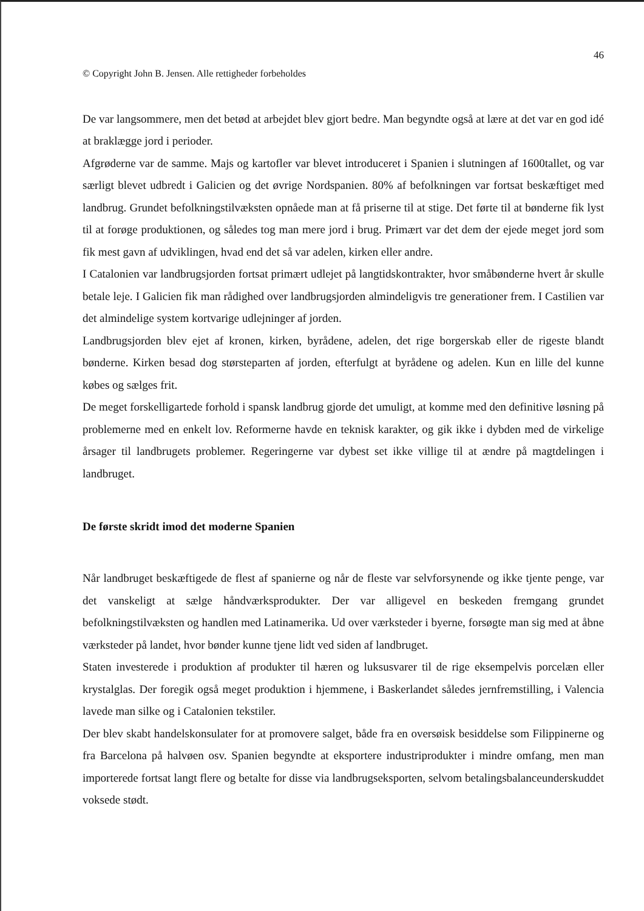46
© Copyright John B. Jensen. Alle rettigheder forbeholdes
De var langsommere, men det betød at arbejdet blev gjort bedre. Man begyndte også at lære at det var en god idé at braklægge jord i perioder.
Afgrøderne var de samme. Majs og kartofler var blevet introduceret i Spanien i slutningen af 1600tallet, og var særligt blevet udbredt i Galicien og det øvrige Nordspanien. 80% af befolkningen var fortsat beskæftiget med landbrug. Grundet befolkningstilvæksten opnåede man at få priserne til at stige. Det førte til at bønderne fik lyst til at forøge produktionen, og således tog man mere jord i brug. Primært var det dem der ejede meget jord som fik mest gavn af udviklingen, hvad end det så var adelen, kirken eller andre.
I Catalonien var landbrugsjorden fortsat primært udlejet på langtidskontrakter, hvor småbønderne hvert år skulle betale leje. I Galicien fik man rådighed over landbrugsjorden almindeligvis tre generationer frem. I Castilien var det almindelige system kortvarige udlejninger af jorden.
Landbrugsjorden blev ejet af kronen, kirken, byrådene, adelen, det rige borgerskab eller de rigeste blandt bønderne. Kirken besad dog størsteparten af jorden, efterfulgt at byrådene og adelen. Kun en lille del kunne købes og sælges frit.
De meget forskelligartede forhold i spansk landbrug gjorde det umuligt, at komme med den definitive løsning på problemerne med en enkelt lov. Reformerne havde en teknisk karakter, og gik ikke i dybden med de virkelige årsager til landbrugets problemer. Regeringerne var dybest set ikke villige til at ændre på magtdelingen i landbruget.
De første skridt imod det moderne Spanien
Når landbruget beskæftigede de flest af spanierne og når de fleste var selvforsynende og ikke tjente penge, var det vanskeligt at sælge håndværksprodukter. Der var alligevel en beskeden fremgang grundet befolkningstilvæksten og handlen med Latinamerika. Ud over værksteder i byerne, forsøgte man sig med at åbne værksteder på landet, hvor bønder kunne tjene lidt ved siden af landbruget.
Staten investerede i produktion af produkter til hæren og luksusvarer til de rige eksempelvis porcelæn eller krystalglas. Der foregik også meget produktion i hjemmene, i Baskerlandet således jernfremstilling, i Valencia lavede man silke og i Catalonien tekstiler.
Der blev skabt handelskonsulater for at promovere salget, både fra en oversøisk besiddelse som Filippinerne og fra Barcelona på halvøen osv. Spanien begyndte at eksportere industriprodukter i mindre omfang, men man importerede fortsat langt flere og betalte for disse via landbrugseksporten, selvom betalingsbalanceunderskuddet voksede stødt.